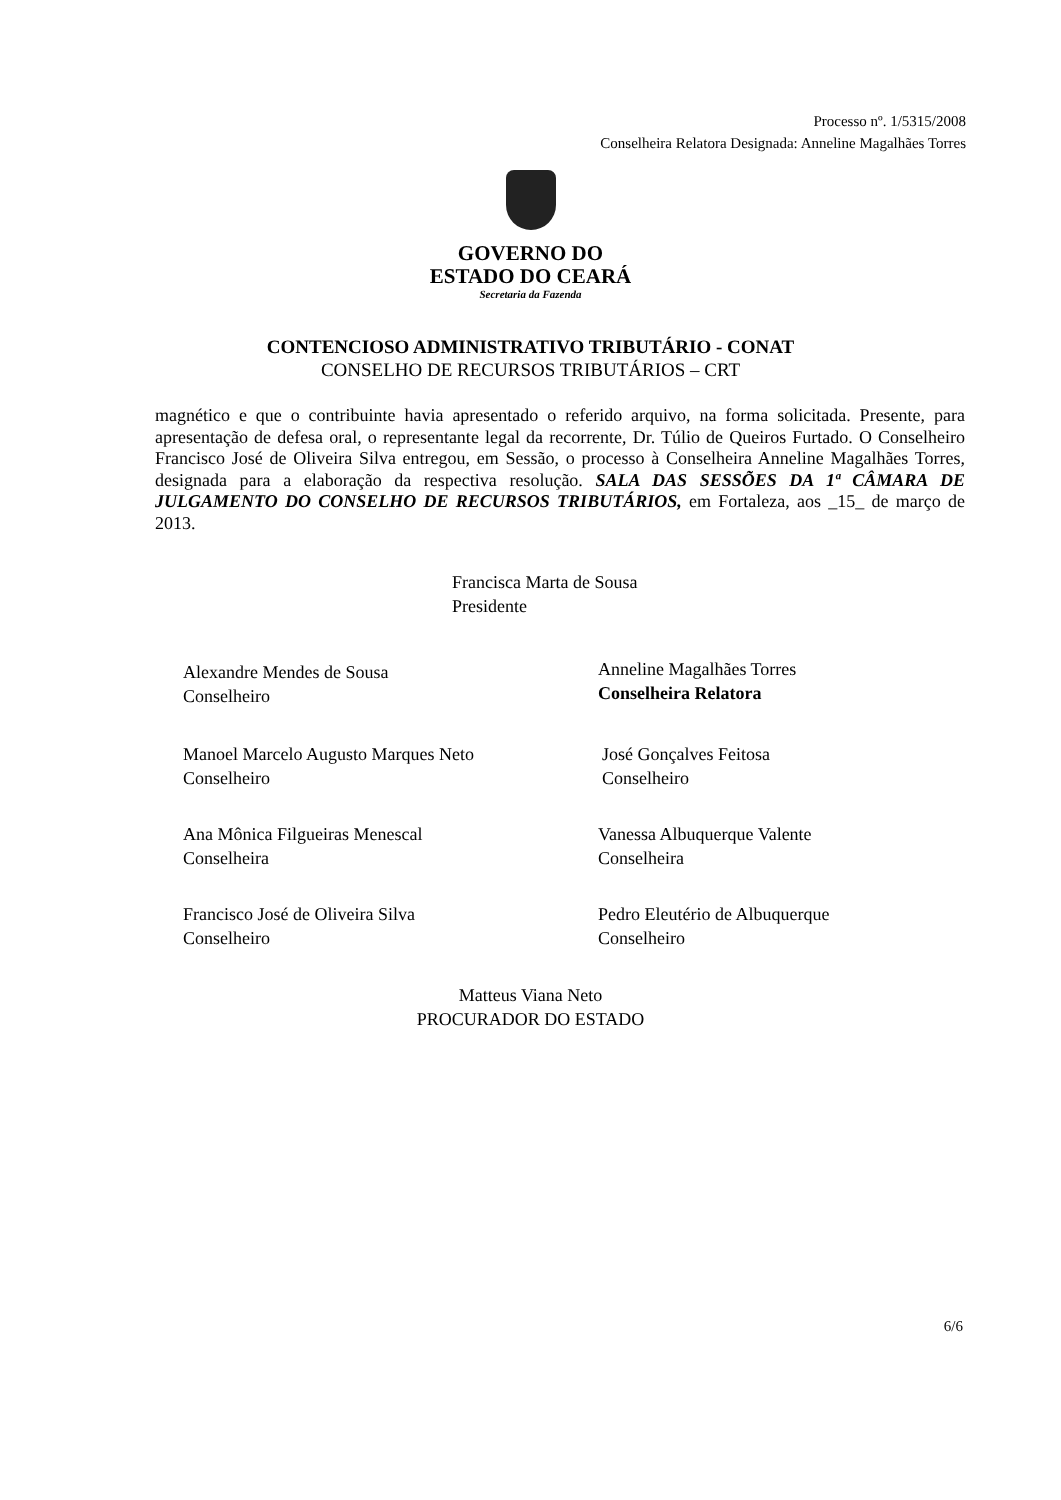Processo nº. 1/5315/2008
Conselheira Relatora Designada: Anneline Magalhães Torres
GOVERNO DO
ESTADO DO CEARÁ
Secretaria da Fazenda
CONTENCIOSO ADMINISTRATIVO TRIBUTÁRIO - CONAT
CONSELHO DE RECURSOS TRIBUTÁRIOS – CRT
magnético e que o contribuinte havia apresentado o referido arquivo, na forma solicitada. Presente, para apresentação de defesa oral, o representante legal da recorrente, Dr. Túlio de Queiros Furtado. O Conselheiro Francisco José de Oliveira Silva entregou, em Sessão, o processo à Conselheira Anneline Magalhães Torres, designada para a elaboração da respectiva resolução. SALA DAS SESSÕES DA 1ª CÂMARA DE JULGAMENTO DO CONSELHO DE RECURSOS TRIBUTÁRIOS, em Fortaleza, aos _15_ de março de 2013.
Francisca Marta de Sousa
Presidente
Alexandre Mendes de Sousa
Conselheiro
Anneline Magalhães Torres
Conselheira Relatora
Manoel Marcelo Augusto Marques Neto
Conselheiro
José Gonçalves Feitosa
Conselheiro
Ana Mônica Filgueiras Menescal
Conselheira
Vanessa Albuquerque Valente
Conselheira
Francisco José de Oliveira Silva
Conselheiro
Pedro Eleutério de Albuquerque
Conselheiro
Matteus Viana Neto
PROCURADOR DO ESTADO
6/6